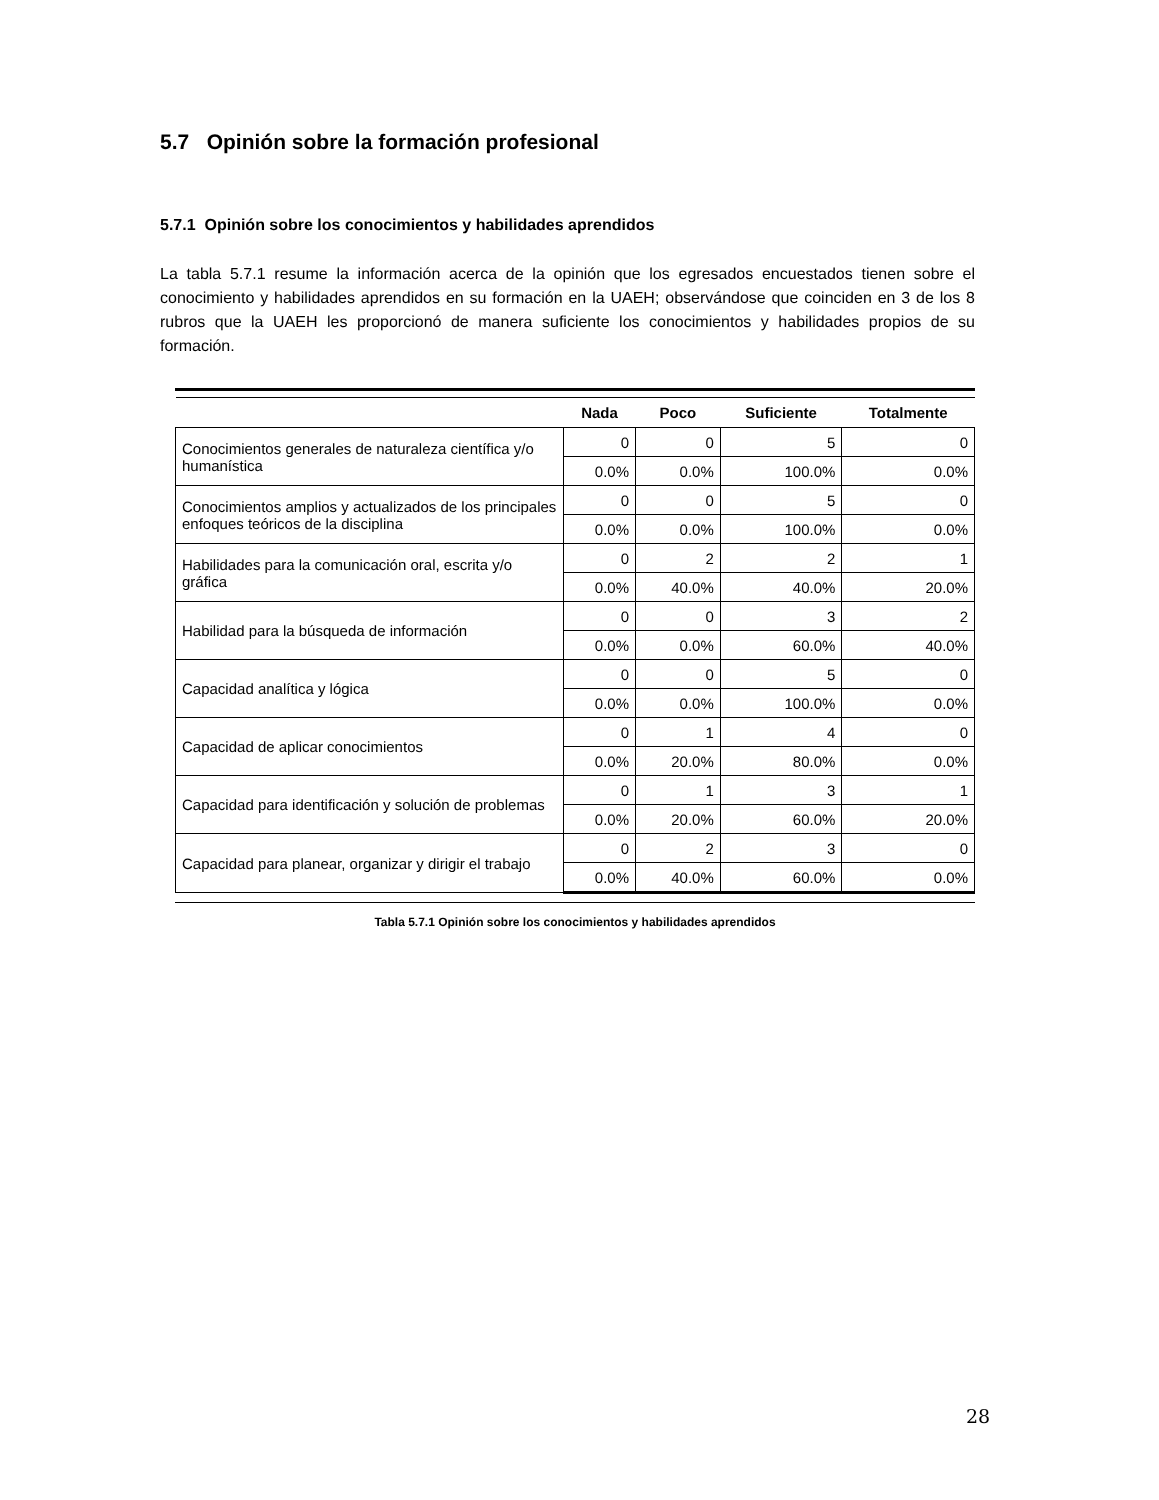5.7 Opinión sobre la formación profesional
5.7.1 Opinión sobre los conocimientos y habilidades aprendidos
La tabla 5.7.1 resume la información acerca de la opinión que los egresados encuestados tienen sobre el conocimiento y habilidades aprendidos en su formación en la UAEH; observándose que coinciden en 3 de los 8 rubros que la UAEH les proporcionó de manera suficiente los conocimientos y habilidades propios de su formación.
| | Nada | Poco | Suficiente | Totalmente |
| --- | --- | --- | --- | --- |
| Conocimientos generales de naturaleza científica y/o humanística | 0 | 0 | 5 | 0 |
| | 0.0% | 0.0% | 100.0% | 0.0% |
| Conocimientos amplios y actualizados de los principales enfoques teóricos de la disciplina | 0 | 0 | 5 | 0 |
| | 0.0% | 0.0% | 100.0% | 0.0% |
| Habilidades para la comunicación oral, escrita y/o gráfica | 0 | 2 | 2 | 1 |
| | 0.0% | 40.0% | 40.0% | 20.0% |
| Habilidad para la búsqueda de información | 0 | 0 | 3 | 2 |
| | 0.0% | 0.0% | 60.0% | 40.0% |
| Capacidad analítica y lógica | 0 | 0 | 5 | 0 |
| | 0.0% | 0.0% | 100.0% | 0.0% |
| Capacidad de aplicar conocimientos | 0 | 1 | 4 | 0 |
| | 0.0% | 20.0% | 80.0% | 0.0% |
| Capacidad para identificación y solución de problemas | 0 | 1 | 3 | 1 |
| | 0.0% | 20.0% | 60.0% | 20.0% |
| Capacidad para planear, organizar y dirigir el trabajo | 0 | 2 | 3 | 0 |
| | 0.0% | 40.0% | 60.0% | 0.0% |
Tabla 5.7.1 Opinión sobre los conocimientos y habilidades aprendidos
28